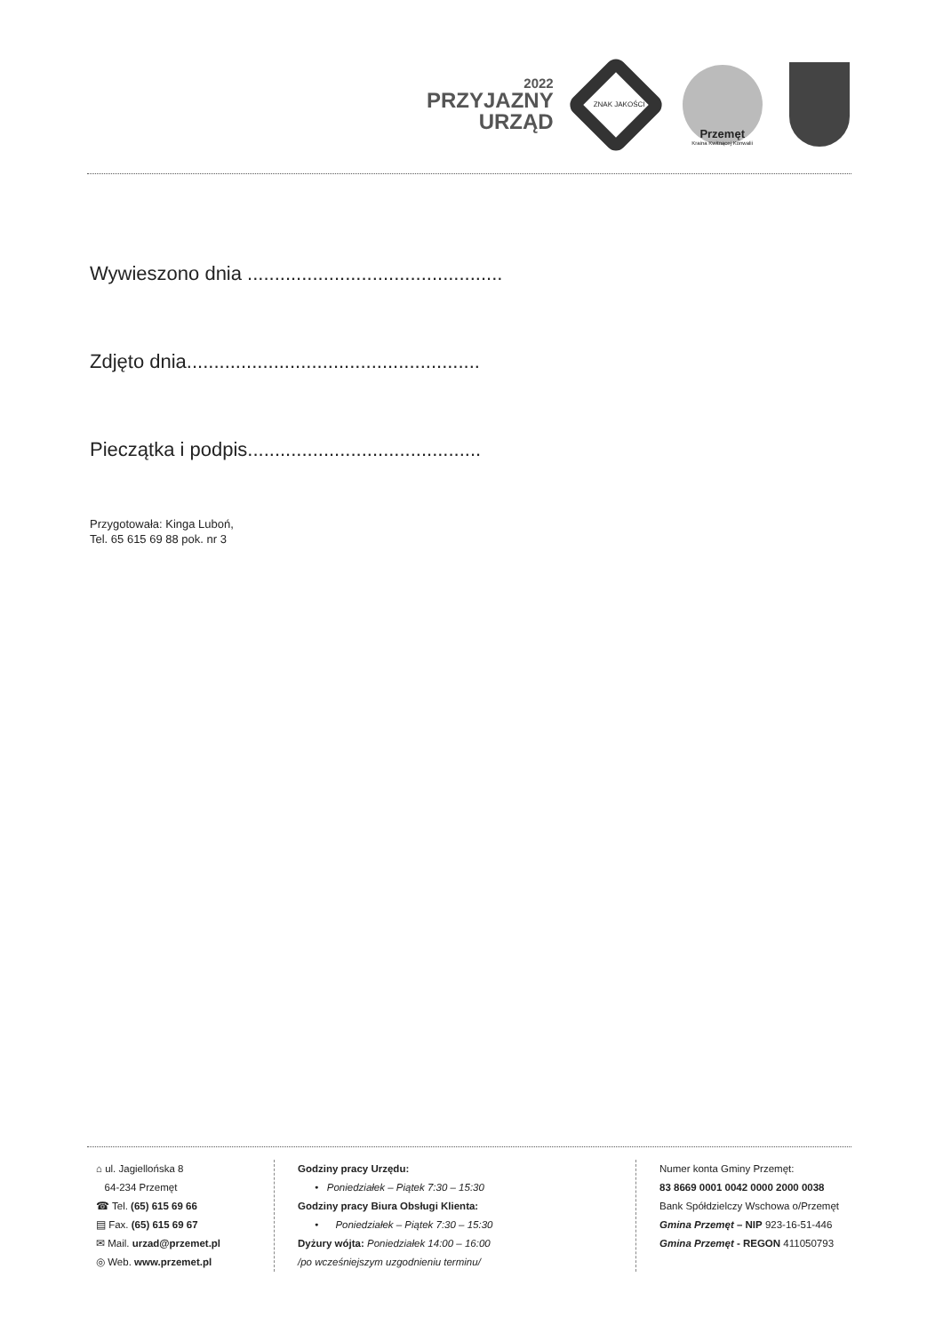2022
PRZYJAZNY
URZĄD
ZNAK JAKOŚCI
Przemęt
Kraina Kwitnącej Konwalii
Wywieszono dnia ...............................................
Zdjęto dnia......................................................
Pieczątka i podpis...........................................
Przygotowała: Kinga Luboń,
Tel. 65 615 69 88 pok. nr 3
⌂ ul. Jagiellońska 8
64-234 Przemęt
☎ Tel. (65) 615 69 66
▤ Fax. (65) 615 69 67
✉ Mail. urzad@przemet.pl
◎ Web. www.przemet.pl
Godziny pracy Urzędu:
• Poniedziałek – Piątek 7:30 – 15:30
Godziny pracy Biura Obsługi Klienta:
• Poniedziałek – Piątek 7:30 – 15:30
Dyżury wójta: Poniedziałek 14:00 – 16:00
/po wcześniejszym uzgodnieniu terminu/
Numer konta Gminy Przemęt:
83 8669 0001 0042 0000 2000 0038
Bank Spółdzielczy Wschowa o/Przemęt
Gmina Przemęt – NIP 923-16-51-446
Gmina Przemęt - REGON 411050793